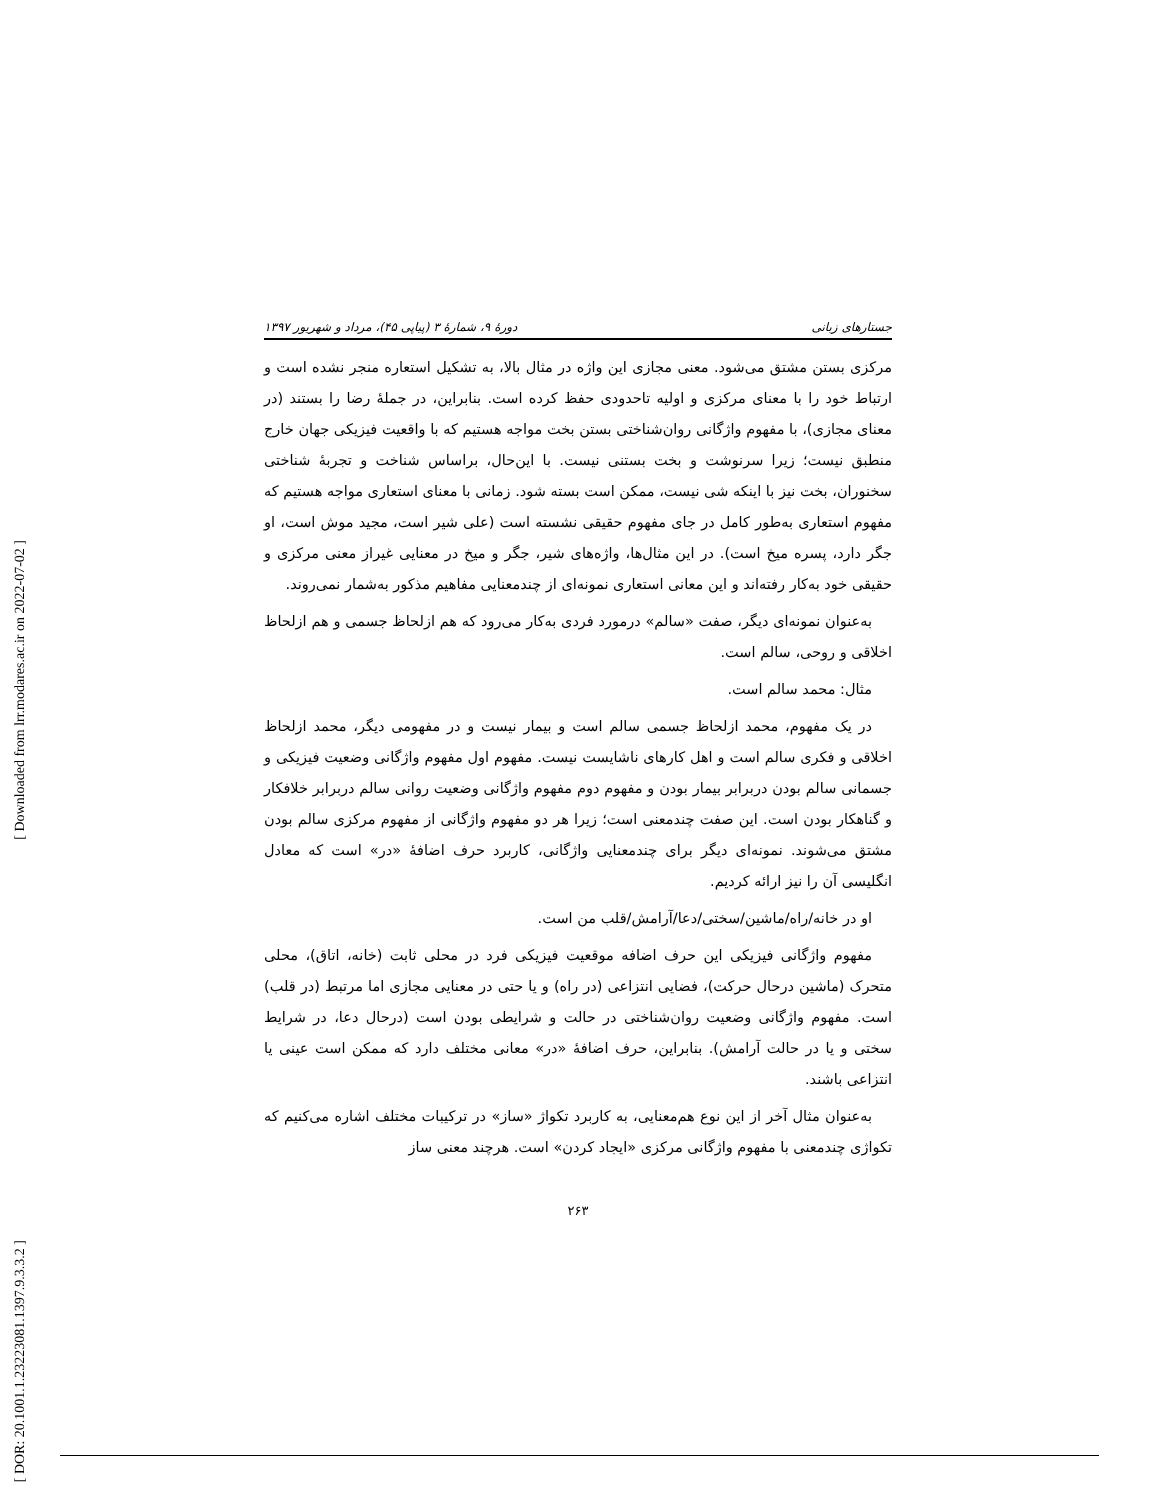[ Downloaded from lrr.modares.ac.ir on 2022-07-02 ]
[ DOR: 20.1001.1.23223081.1397.9.3.3.2 ]
جستارهای زبانی دورهٔ ۹، شمارهٔ ۳ (پیاپی ۴۵)، مرداد و شهریور ۱۳۹۷
مرکزی بستن مشتق می‌شود. معنی مجازی این واژه در مثال بالا، به تشکیل استعاره منجر نشده است و ارتباط خود را با معنای مرکزی و اولیه تاحدودی حفظ کرده است. بنابراین، در جملهٔ رضا را بستند (در معنای مجازی)، با مفهوم واژگانی روان‌شناختی بستن بخت مواجه هستیم که با واقعیت فیزیکی جهان خارج منطبق نیست؛ زیرا سرنوشت و بخت بستنی نیست. با این‌حال، براساس شناخت و تجربهٔ شناختی سخنوران، بخت نیز با اینکه شی نیست، ممکن است بسته شود. زمانی با معنای استعاری مواجه هستیم که مفهوم استعاری به‌طور کامل در جای مفهوم حقیقی نشسته است (علی شیر است، مجید موش است، او جگر دارد، پسره میخ است). در این مثال‌ها، واژه‌های شیر، جگر و میخ در معنایی غیراز معنی مرکزی و حقیقی خود به‌کار رفته‌اند و این معانی استعاری نمونه‌ای از چندمعنایی مفاهیم مذکور به‌شمار نمی‌روند.
به‌عنوان نمونه‌ای دیگر، صفت «سالم» درمورد فردی به‌کار می‌رود که هم ازلحاظ جسمی و هم ازلحاظ اخلاقی و روحی، سالم است.
مثال: محمد سالم است.
در یک مفهوم، محمد ازلحاظ جسمی سالم است و بیمار نیست و در مفهومی دیگر، محمد ازلحاظ اخلاقی و فکری سالم است و اهل کارهای ناشایست نیست. مفهوم اول مفهوم واژگانی وضعیت فیزیکی و جسمانی سالم بودن دربرابر بیمار بودن و مفهوم دوم مفهوم واژگانی وضعیت روانی سالم دربرابر خلافکار و گناهکار بودن است. این صفت چندمعنی است؛ زیرا هر دو مفهوم واژگانی از مفهوم مرکزی سالم بودن مشتق می‌شوند. نمونه‌ای دیگر برای چندمعنایی واژگانی، کاربرد حرف اضافهٔ «در» است که معادل انگلیسی آن را نیز ارائه کردیم.
او در خانه/راه/ماشین/سختی/دعا/آرامش/قلب من است.
مفهوم واژگانی فیزیکی این حرف اضافه موقعیت فیزیکی فرد در محلی ثابت (خانه، اتاق)، محلی متحرک (ماشین درحال حرکت)، فضایی انتزاعی (در راه) و یا حتی در معنایی مجازی اما مرتبط (در قلب) است. مفهوم واژگانی وضعیت روان‌شناختی در حالت و شرایطی بودن است (درحال دعا، در شرایط سختی و یا در حالت آرامش). بنابراین، حرف اضافهٔ «در» معانی مختلف دارد که ممکن است عینی یا انتزاعی باشند.
به‌عنوان مثال آخر از این نوع هم‌معنایی، به کاربرد تکواژ «ساز» در ترکیبات مختلف اشاره می‌کنیم که تکواژی چندمعنی با مفهوم واژگانی مرکزی «ایجاد کردن» است. هرچند معنی ساز
۲۶۳